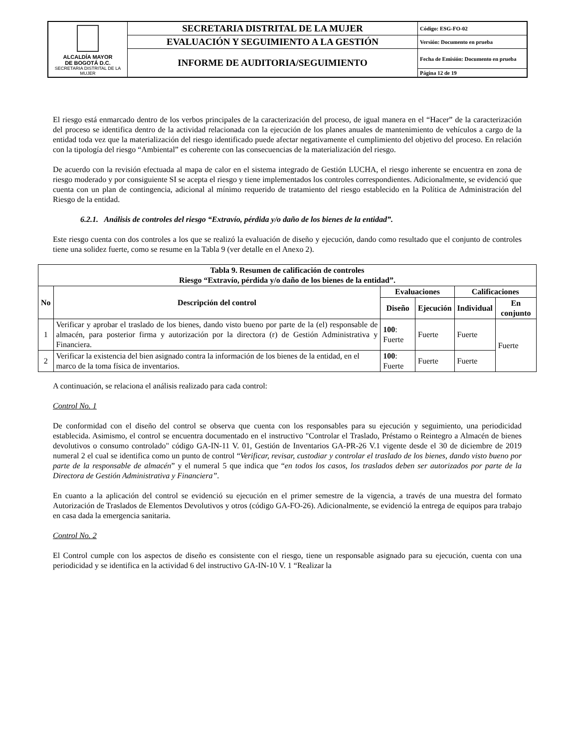| ALCALDÍA MAYOR DE BOGOTÁ D.C. SECRETARIA DISTRITAL DE LA MUJER | SECRETARIA DISTRITAL DE LA MUJER | Código: ESG-FO-02 |
| | EVALUACIÓN Y SEGUIMIENTO A LA GESTIÓN | Versión: Documento en prueba |
| | INFORME DE AUDITORIA/SEGUIMIENTO | Fecha de Emisión: Documento en prueba |
| | | Página 12 de 19 |
El riesgo está enmarcado dentro de los verbos principales de la caracterización del proceso, de igual manera en el “Hacer” de la caracterización del proceso se identifica dentro de la actividad relacionada con la ejecución de los planes anuales de mantenimiento de vehículos a cargo de la entidad toda vez que la materialización del riesgo identificado puede afectar negativamente el cumplimiento del objetivo del proceso. En relación con la tipología del riesgo “Ambiental” es coherente con las consecuencias de la materialización del riesgo.
De acuerdo con la revisión efectuada al mapa de calor en el sistema integrado de Gestión LUCHA, el riesgo inherente se encuentra en zona de riesgo moderado y por consiguiente SI se acepta el riesgo y tiene implementados los controles correspondientes. Adicionalmente, se evidenció que cuenta con un plan de contingencia, adicional al mínimo requerido de tratamiento del riesgo establecido en la Política de Administración del Riesgo de la entidad.
6.2.1. Análisis de controles del riesgo “Extravío, pérdida y/o daño de los bienes de la entidad”.
Este riesgo cuenta con dos controles a los que se realizó la evaluación de diseño y ejecución, dando como resultado que el conjunto de controles tiene una solidez fuerte, como se resume en la Tabla 9 (ver detalle en el Anexo 2).
| Tabla 9. Resumen de calificación de controles Riesgo “Extravío, pérdida y/o daño de los bienes de la entidad”. | | | | | |
| --- | --- | --- | --- | --- | --- |
| No | Descripción del control | Evaluaciones | | Calificaciones | |
| | | Diseño | Ejecución | Individual | En conjunto |
| 1 | Verificar y aprobar el traslado de los bienes, dando visto bueno por parte de la (el) responsable de almacén, para posterior firma y autorización por la directora (r) de Gestión Administrativa y Financiera. | 100 : Fuerte | Fuerte | Fuerte | Fuerte |
| 2 | Verificar la existencia del bien asignado contra la información de los bienes de la entidad, en el marco de la toma física de inventarios. | 100 : Fuerte | Fuerte | Fuerte | |
A continuación, se relaciona el análisis realizado para cada control:
Control No. 1
De conformidad con el diseño del control se observa que cuenta con los responsables para su ejecución y seguimiento, una periodicidad establecida. Asimismo, el control se encuentra documentado en el instructivo "Controlar el Traslado, Préstamo o Reintegro a Almacén de bienes devolutivos o consumo controlado" código GA-IN-11 V. 01, Gestión de Inventarios GA-PR-26 V.1 vigente desde el 30 de diciembre de 2019 numeral 2 el cual se identifica como un punto de control “Verificar, revisar, custodiar y controlar el traslado de los bienes, dando visto bueno por parte de la responsable de almacén” y el numeral 5 que indica que “en todos los casos, los traslados deben ser autorizados por parte de la Directora de Gestión Administrativa y Financiera”.
En cuanto a la aplicación del control se evidenció su ejecución en el primer semestre de la vigencia, a través de una muestra del formato Autorización de Traslados de Elementos Devolutivos y otros (código GA-FO-26). Adicionalmente, se evidenció la entrega de equipos para trabajo en casa dada la emergencia sanitaria.
Control No. 2
El Control cumple con los aspectos de diseño es consistente con el riesgo, tiene un responsable asignado para su ejecución, cuenta con una periodicidad y se identifica en la actividad 6 del instructivo GA-IN-10 V. 1 “Realizar la